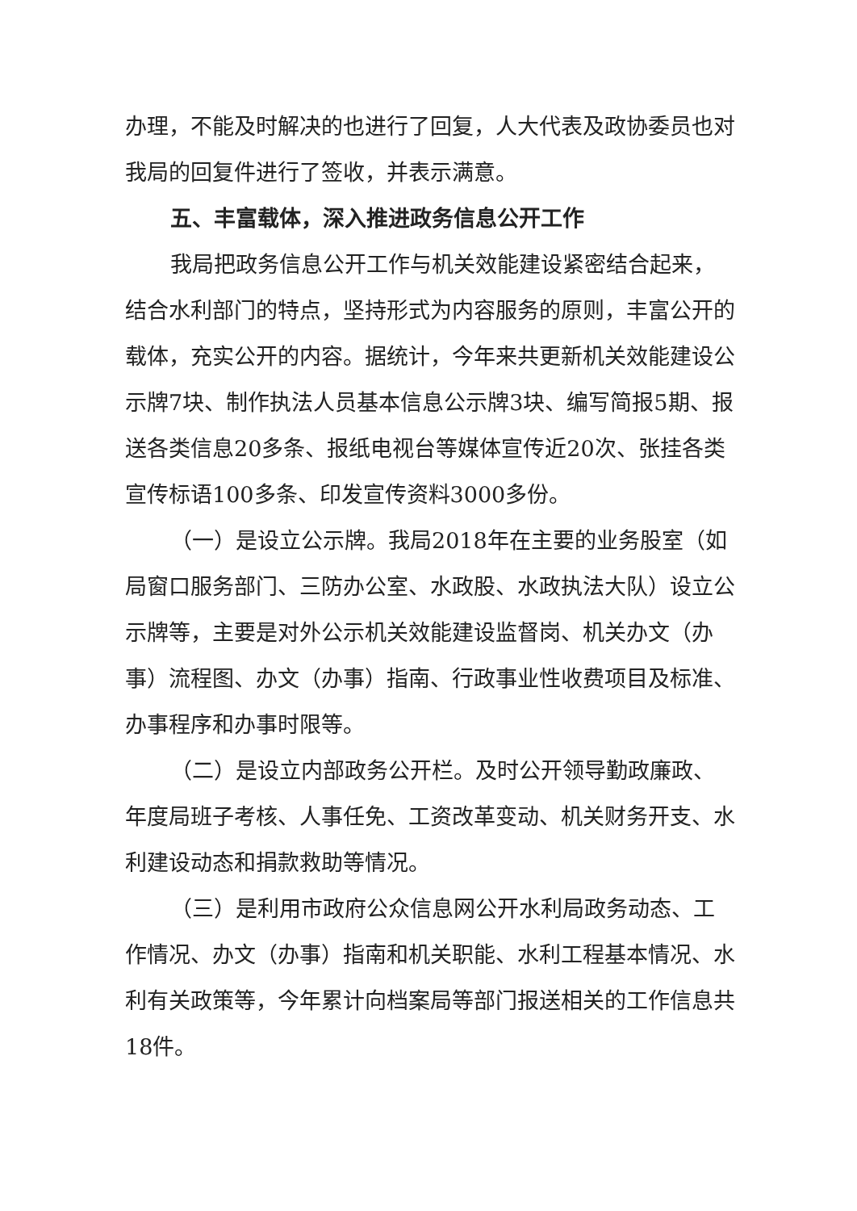办理，不能及时解决的也进行了回复，人大代表及政协委员也对我局的回复件进行了签收，并表示满意。
五、丰富载体，深入推进政务信息公开工作
我局把政务信息公开工作与机关效能建设紧密结合起来，结合水利部门的特点，坚持形式为内容服务的原则，丰富公开的载体，充实公开的内容。据统计，今年来共更新机关效能建设公示牌7块、制作执法人员基本信息公示牌3块、编写简报5期、报送各类信息20多条、报纸电视台等媒体宣传近20次、张挂各类宣传标语100多条、印发宣传资料3000多份。
（一）是设立公示牌。我局2018年在主要的业务股室（如局窗口服务部门、三防办公室、水政股、水政执法大队）设立公示牌等，主要是对外公示机关效能建设监督岗、机关办文（办事）流程图、办文（办事）指南、行政事业性收费项目及标准、办事程序和办事时限等。
（二）是设立内部政务公开栏。及时公开领导勤政廉政、年度局班子考核、人事任免、工资改革变动、机关财务开支、水利建设动态和捐款救助等情况。
（三）是利用市政府公众信息网公开水利局政务动态、工作情况、办文（办事）指南和机关职能、水利工程基本情况、水利有关政策等，今年累计向档案局等部门报送相关的工作信息共18件。